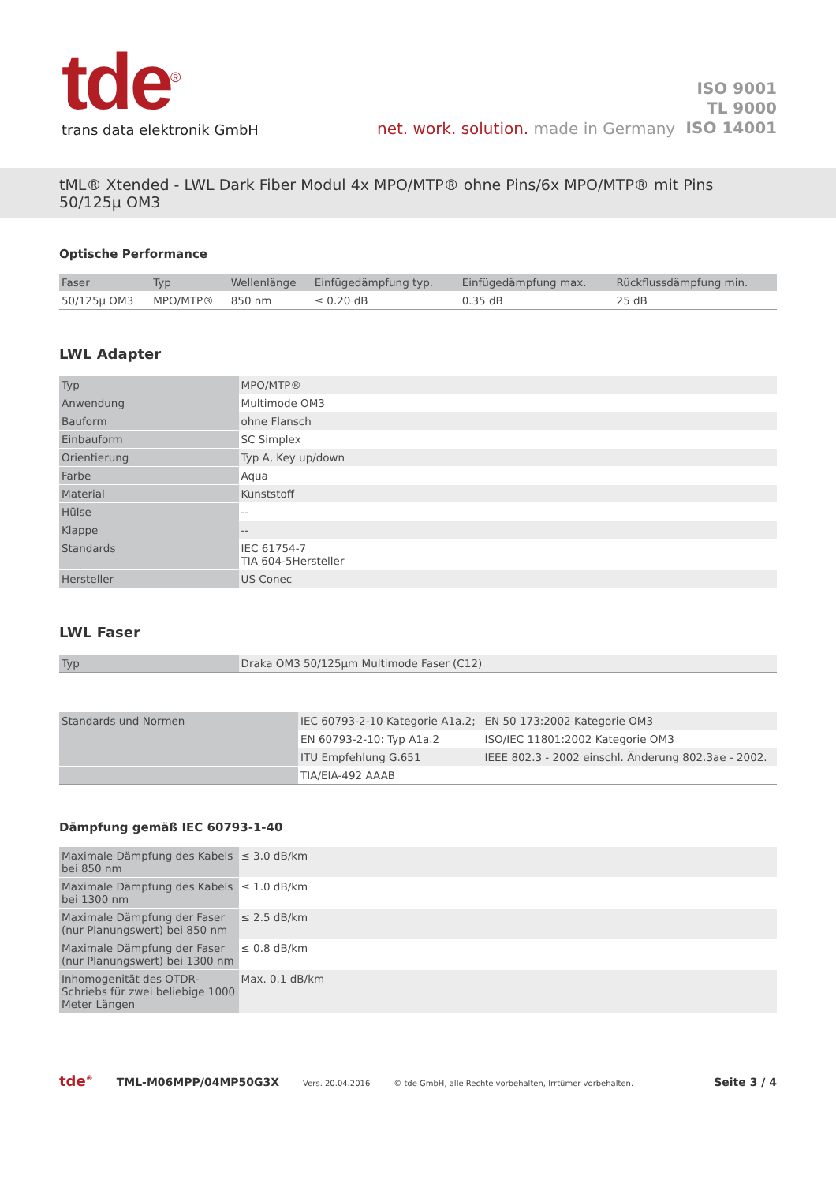tde<sup>®</sup>
trans data elektronik GmbH
net. work. solution. made in Germany
ISO 9001
TL 9000
ISO 14001
tML® Xtended - LWL Dark Fiber Modul 4x MPO/MTP® ohne Pins/6x MPO/MTP® mit Pins 50/125µ OM3
Optische Performance
| Faser | Typ | Wellenlänge | Einfügedämpfung typ. | Einfügedämpfung max. | Rückflussdämpfung min. |
| --- | --- | --- | --- | --- | --- |
| 50/125µ OM3 | MPO/MTP® | 850 nm | ≤ 0.20 dB | 0.35 dB | 25 dB |
LWL Adapter
| Typ | MPO/MTP® |
| Anwendung | Multimode OM3 |
| Bauform | ohne Flansch |
| Einbauform | SC Simplex |
| Orientierung | Typ A, Key up/down |
| Farbe | Aqua |
| Material | Kunststoff |
| Hülse | -- |
| Klappe | -- |
| Standards | IEC 61754-7 TIA 604-5Hersteller |
| Hersteller | US Conec |
LWL Faser
| Typ | Draka OM3 50/125µm Multimode Faser (C12) |
| Standards und Normen | IEC 60793-2-10 Kategorie A1a.2; | EN 50 173:2002 Kategorie OM3 |
| | EN 60793-2-10: Typ A1a.2 | ISO/IEC 11801:2002 Kategorie OM3 |
| | ITU Empfehlung G.651 | IEEE 802.3 - 2002 einschl. Änderung 802.3ae - 2002. |
| | TIA/EIA-492 AAAB | |
Dämpfung gemäß IEC 60793-1-40
| Maximale Dämpfung des Kabels bei 850 nm | ≤ 3.0 dB/km |
| Maximale Dämpfung des Kabels bei 1300 nm | ≤ 1.0 dB/km |
| Maximale Dämpfung der Faser (nur Planungswert) bei 850 nm | ≤ 2.5 dB/km |
| Maximale Dämpfung der Faser (nur Planungswert) bei 1300 nm | ≤ 0.8 dB/km |
| Inhomogenität des OTDR-Schriebs für zwei beliebige 1000 Meter Längen | Max. 0.1 dB/km |
tde<sup>®</sup> TML-M06MPP/04MP50G3X Vers. 20.04.2016 © tde GmbH, alle Rechte vorbehalten, Irrtümer vorbehalten. Seite 3 / 4